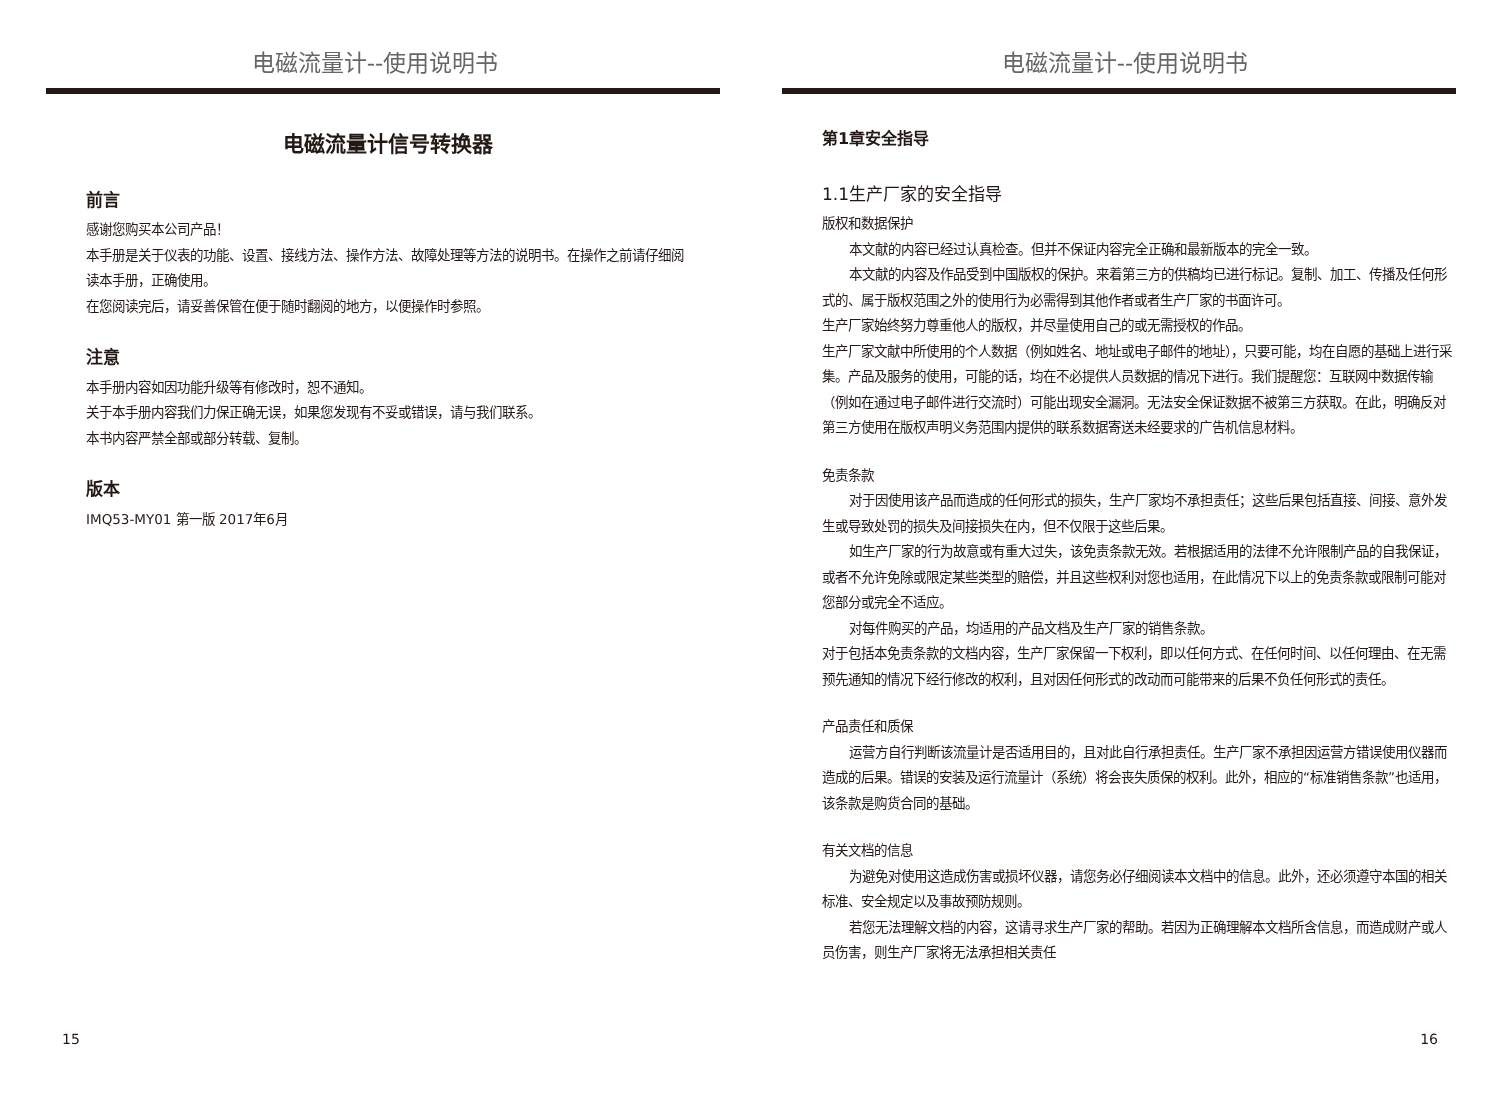电磁流量计--使用说明书
电磁流量计信号转换器
前言
感谢您购买本公司产品！
本手册是关于仪表的功能、设置、接线方法、操作方法、故障处理等方法的说明书。在操作之前请仔细阅读本手册，正确使用。
在您阅读完后，请妥善保管在便于随时翻阅的地方，以便操作时参照。
注意
本手册内容如因功能升级等有修改时，恕不通知。
关于本手册内容我们力保正确无误，如果您发现有不妥或错误，请与我们联系。
本书内容严禁全部或部分转载、复制。
版本
IMQ53-MY01 第一版 2017年6月
15
电磁流量计--使用说明书
第1章安全指导
1.1生产厂家的安全指导
版权和数据保护
本文献的内容已经过认真检查。但并不保证内容完全正确和最新版本的完全一致。
本文献的内容及作品受到中国版权的保护。来着第三方的供稿均已进行标记。复制、加工、传播及任何形式的、属于版权范围之外的使用行为必需得到其他作者或者生产厂家的书面许可。
生产厂家始终努力尊重他人的版权，并尽量使用自己的或无需授权的作品。
生产厂家文献中所使用的个人数据（例如姓名、地址或电子邮件的地址），只要可能，均在自愿的基础上进行采集。产品及服务的使用，可能的话，均在不必提供人员数据的情况下进行。我们提醒您：互联网中数据传输（例如在通过电子邮件进行交流时）可能出现安全漏洞。无法安全保证数据不被第三方获取。在此，明确反对第三方使用在版权声明义务范围内提供的联系数据寄送未经要求的广告机信息材料。
免责条款
对于因使用该产品而造成的任何形式的损失，生产厂家均不承担责任；这些后果包括直接、间接、意外发生或导致处罚的损失及间接损失在内，但不仅限于这些后果。
如生产厂家的行为故意或有重大过失，该免责条款无效。若根据适用的法律不允许限制产品的自我保证，或者不允许免除或限定某些类型的赔偿，并且这些权利对您也适用，在此情况下以上的免责条款或限制可能对您部分或完全不适应。
对每件购买的产品，均适用的产品文档及生产厂家的销售条款。
对于包括本免责条款的文档内容，生产厂家保留一下权利，即以任何方式、在任何时间、以任何理由、在无需预先通知的情况下经行修改的权利，且对因任何形式的改动而可能带来的后果不负任何形式的责任。
产品责任和质保
运营方自行判断该流量计是否适用目的，且对此自行承担责任。生产厂家不承担因运营方错误使用仪器而造成的后果。错误的安装及运行流量计（系统）将会丧失质保的权利。此外，相应的“标准销售条款”也适用，该条款是购货合同的基础。
有关文档的信息
为避免对使用这造成伤害或损坏仪器，请您务必仔细阅读本文档中的信息。此外，还必须遵守本国的相关标准、安全规定以及事故预防规则。
若您无法理解文档的内容，这请寻求生产厂家的帮助。若因为正确理解本文档所含信息，而造成财产或人员伤害，则生产厂家将无法承担相关责任
16